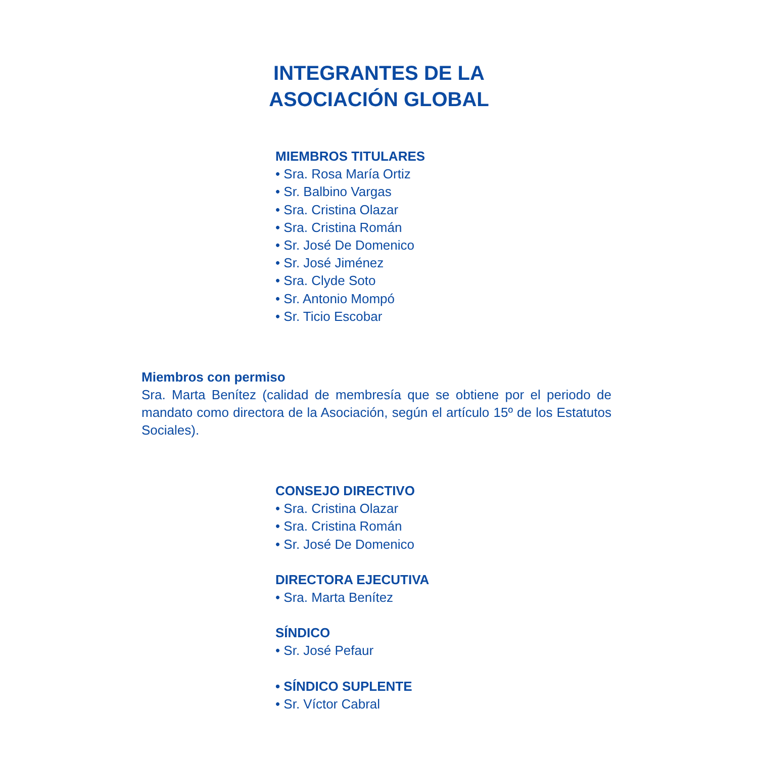INTEGRANTES DE LA
ASOCIACIÓN GLOBAL
MIEMBROS TITULARES
• Sra. Rosa María Ortiz
• Sr. Balbino Vargas
• Sra. Cristina Olazar
• Sra. Cristina Román
• Sr. José De Domenico
• Sr. José Jiménez
• Sra. Clyde Soto
• Sr. Antonio Mompó
• Sr. Ticio Escobar
Miembros con permiso
Sra. Marta Benítez (calidad de membresía que se obtiene por el periodo de mandato como directora de la Asociación, según el artículo 15º de los Estatutos Sociales).
CONSEJO DIRECTIVO
• Sra. Cristina Olazar
• Sra. Cristina Román
• Sr. José De Domenico
DIRECTORA EJECUTIVA
• Sra. Marta Benítez
SÍNDICO
• Sr. José Pefaur
• SÍNDICO SUPLENTE
• Sr. Víctor Cabral